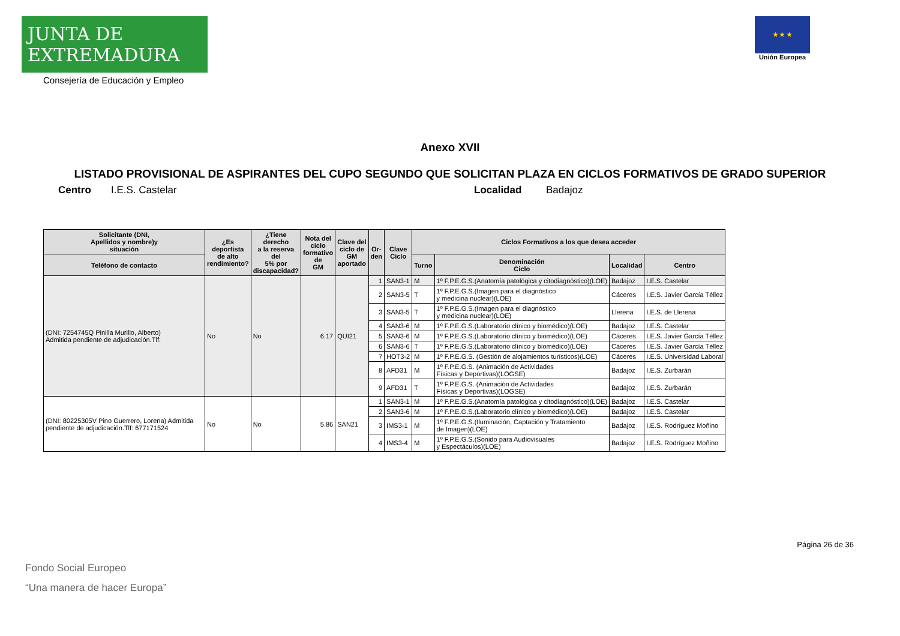JUNTA DE EXTREMADURA
Consejería de Educación y Empleo
★ ★ ★
Unión Europea
Anexo XVII
LISTADO PROVISIONAL DE ASPIRANTES DEL CUPO SEGUNDO QUE SOLICITAN PLAZA EN CICLOS FORMATIVOS DE GRADO SUPERIOR
Centro I.E.S. Castelar Localidad Badajoz
| Solicitante (DNI, Apellidos y nombre)y situación | ¿Es deportista de alto rendimiento? | ¿Tiene derecho a la reserva del 5% por discapacidad? | Nota del ciclo formativo de GM | Clave del ciclo de GM aportado | Or- den | Clave Ciclo | Ciclos Formativos a los que desea acceder | | | |
| --- | --- | --- | --- | --- | --- | --- | --- | --- | --- | --- |
| Teléfono de contacto | | | | | | | Turno | Denominación Ciclo | Localidad | Centro |
| (DNI: 7254745Q Pinilla Murillo, Alberto) Admitida pendiente de adjudicación.Tlf: | No | No | 6.17 | QUI21 | 1 | SAN3-1 | M | 1º F.P.E.G.S.(Anatomía patológica y citodiagnóstico)(LOE) | Badajoz | I.E.S. Castelar |
| | | | | | 2 | SAN3-5 | T | 1º F.P.E.G.S.(Imagen para el diagnóstico y medicina nuclear)(LOE) | Cáceres | I.E.S. Javier García Téllez |
| | | | | | 3 | SAN3-5 | T | 1º F.P.E.G.S.(Imagen para el diagnóstico y medicina nuclear)(LOE) | Llerena | I.E.S. de Llerena |
| | | | | | 4 | SAN3-6 | M | 1º F.P.E.G.S.(Laboratorio clínico y biomédico)(LOE) | Badajoz | I.E.S. Castelar |
| | | | | | 5 | SAN3-6 | M | 1º F.P.E.G.S.(Laboratorio clínico y biomédico)(LOE) | Cáceres | I.E.S. Javier García Téllez |
| | | | | | 6 | SAN3-6 | T | 1º F.P.E.G.S.(Laboratorio clínico y biomédico)(LOE) | Cáceres | I.E.S. Javier García Téllez |
| | | | | | 7 | HOT3-2 | M | 1º F.P.E.G.S. (Gestión de alojamientos turísticos)(LOE) | Cáceres | I.E.S. Universidad Laboral |
| | | | | | 8 | AFD31 | M | 1º F.P.E.G.S. (Animación de Actividades Físicas y Deportivas)(LOGSE) | Badajoz | I.E.S. Zurbarán |
| | | | | | 9 | AFD31 | T | 1º F.P.E.G.S. (Animación de Actividades Físicas y Deportivas)(LOGSE) | Badajoz | I.E.S. Zurbarán |
| (DNI: 80225305V Pino Guerrero, Lorena) Admitida pendiente de adjudicación.Tlf: 677171524 | No | No | 5.86 | SAN21 | 1 | SAN3-1 | M | 1º F.P.E.G.S.(Anatomía patológica y citodiagnóstico)(LOE) | Badajoz | I.E.S. Castelar |
| | | | | | 2 | SAN3-6 | M | 1º F.P.E.G.S.(Laboratorio clínico y biomédico)(LOE) | Badajoz | I.E.S. Castelar |
| | | | | | 3 | IMS3-1 | M | 1º F.P.E.G.S.(Iluminación, Captación y Tratamiento de Imagen)(LOE) | Badajoz | I.E.S. Rodríguez Moñino |
| | | | | | 4 | IMS3-4 | M | 1º F.P.E.G.S.(Sonido para Audiovisuales y Espectáculos)(LOE) | Badajoz | I.E.S. Rodríguez Moñino |
Página 26 de 36
Fondo Social Europeo
“Una manera de hacer Europa”